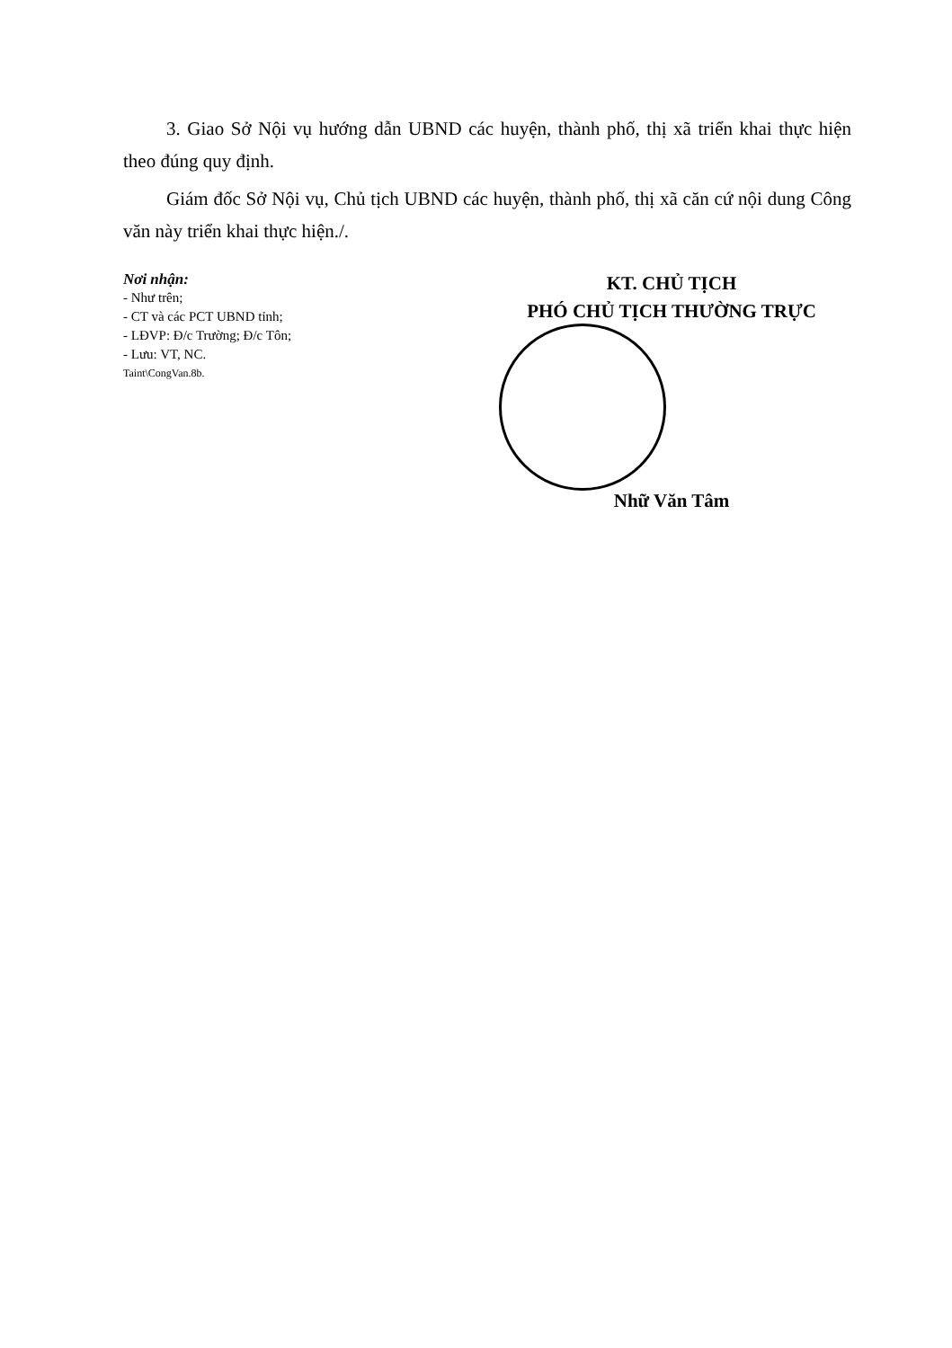3. Giao Sở Nội vụ hướng dẫn UBND các huyện, thành phố, thị xã triển khai thực hiện theo đúng quy định.
Giám đốc Sở Nội vụ, Chủ tịch UBND các huyện, thành phố, thị xã căn cứ nội dung Công văn này triển khai thực hiện./.
Nơi nhận:
- Như trên;
- CT và các PCT UBND tỉnh;
- LĐVP: Đ/c Trường; Đ/c Tôn;
- Lưu: VT, NC.
Taint\CongVan.8b.
KT. CHỦ TỊCH
PHÓ CHỦ TỊCH THƯỜNG TRỰC
Nhữ Văn Tâm